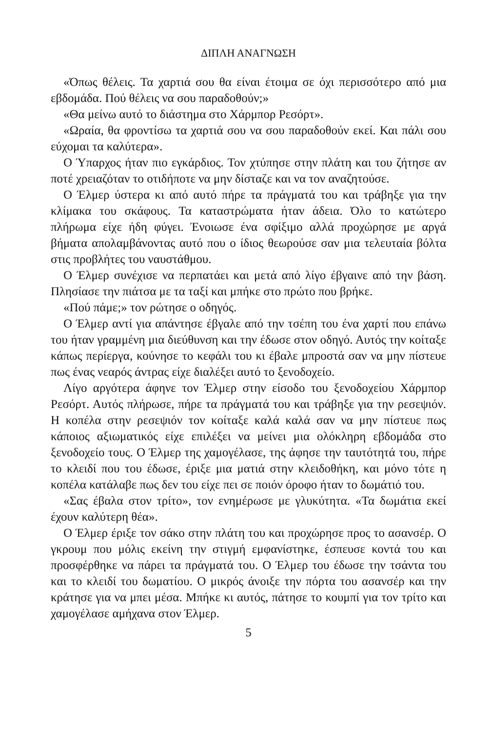ΔΙΠΛΗ ΑΝΑΓΝΩΣΗ
«Όπως θέλεις. Τα χαρτιά σου θα είναι έτοιμα σε όχι περισσότερο από μια εβδομάδα. Πού θέλεις να σου παραδοθούν;»
«Θα μείνω αυτό το διάστημα στο Χάρμπορ Ρεσόρτ».
«Ωραία, θα φροντίσω τα χαρτιά σου να σου παραδοθούν εκεί. Και πάλι σου εύχομαι τα καλύτερα».
Ο Ύπαρχος ήταν πιο εγκάρδιος. Τον χτύπησε στην πλάτη και του ζήτησε αν ποτέ χρειαζόταν το οτιδήποτε να μην δίσταζε και να τον αναζητούσε.
Ο Έλμερ ύστερα κι από αυτό πήρε τα πράγματά του και τράβηξε για την κλίμακα του σκάφους. Τα καταστρώματα ήταν άδεια. Όλο το κατώτερο πλήρωμα είχε ήδη φύγει. Ένοιωσε ένα σφίξιμο αλλά προχώρησε με αργά βήματα απολαμβάνοντας αυτό που ο ίδιος θεωρούσε σαν μια τελευταία βόλτα στις προβλήτες του ναυστάθμου.
Ο Έλμερ συνέχισε να περπατάει και μετά από λίγο έβγαινε από την βάση. Πλησίασε την πιάτσα με τα ταξί και μπήκε στο πρώτο που βρήκε.
«Πού πάμε;» τον ρώτησε ο οδηγός.
Ο Έλμερ αντί για απάντησε έβγαλε από την τσέπη του ένα χαρτί που επάνω του ήταν γραμμένη μια διεύθυνση και την έδωσε στον οδηγό. Αυτός την κοίταξε κάπως περίεργα, κούνησε το κεφάλι του κι έβαλε μπροστά σαν να μην πίστευε πως ένας νεαρός άντρας είχε διαλέξει αυτό το ξενοδοχείο.
Λίγο αργότερα άφηνε τον Έλμερ στην είσοδο του ξενοδοχείου Χάρμπορ Ρεσόρτ. Αυτός πλήρωσε, πήρε τα πράγματά του και τράβηξε για την ρεσεψιόν. Η κοπέλα στην ρεσεψιόν τον κοίταξε καλά καλά σαν να μην πίστευε πως κάποιος αξιωματικός είχε επιλέξει να μείνει μια ολόκληρη εβδομάδα στο ξενοδοχείο τους. Ο Έλμερ της χαμογέλασε, της άφησε την ταυτότητά του, πήρε το κλειδί που του έδωσε, έριξε μια ματιά στην κλειδοθήκη, και μόνο τότε η κοπέλα κατάλαβε πως δεν του είχε πει σε ποιόν όροφο ήταν το δωμάτιό του.
«Σας έβαλα στον τρίτο», τον ενημέρωσε με γλυκύτητα. «Τα δωμάτια εκεί έχουν καλύτερη θέα».
Ο Έλμερ έριξε τον σάκο στην πλάτη του και προχώρησε προς το ασανσέρ. Ο γκρουμ που μόλις εκείνη την στιγμή εμφανίστηκε, έσπευσε κοντά του και προσφέρθηκε να πάρει τα πράγματά του. Ο Έλμερ του έδωσε την τσάντα του και το κλειδί του δωματίου. Ο μικρός άνοιξε την πόρτα του ασανσέρ και την κράτησε για να μπει μέσα. Μπήκε κι αυτός, πάτησε το κουμπί για τον τρίτο και χαμογέλασε αμήχανα στον Έλμερ.
5